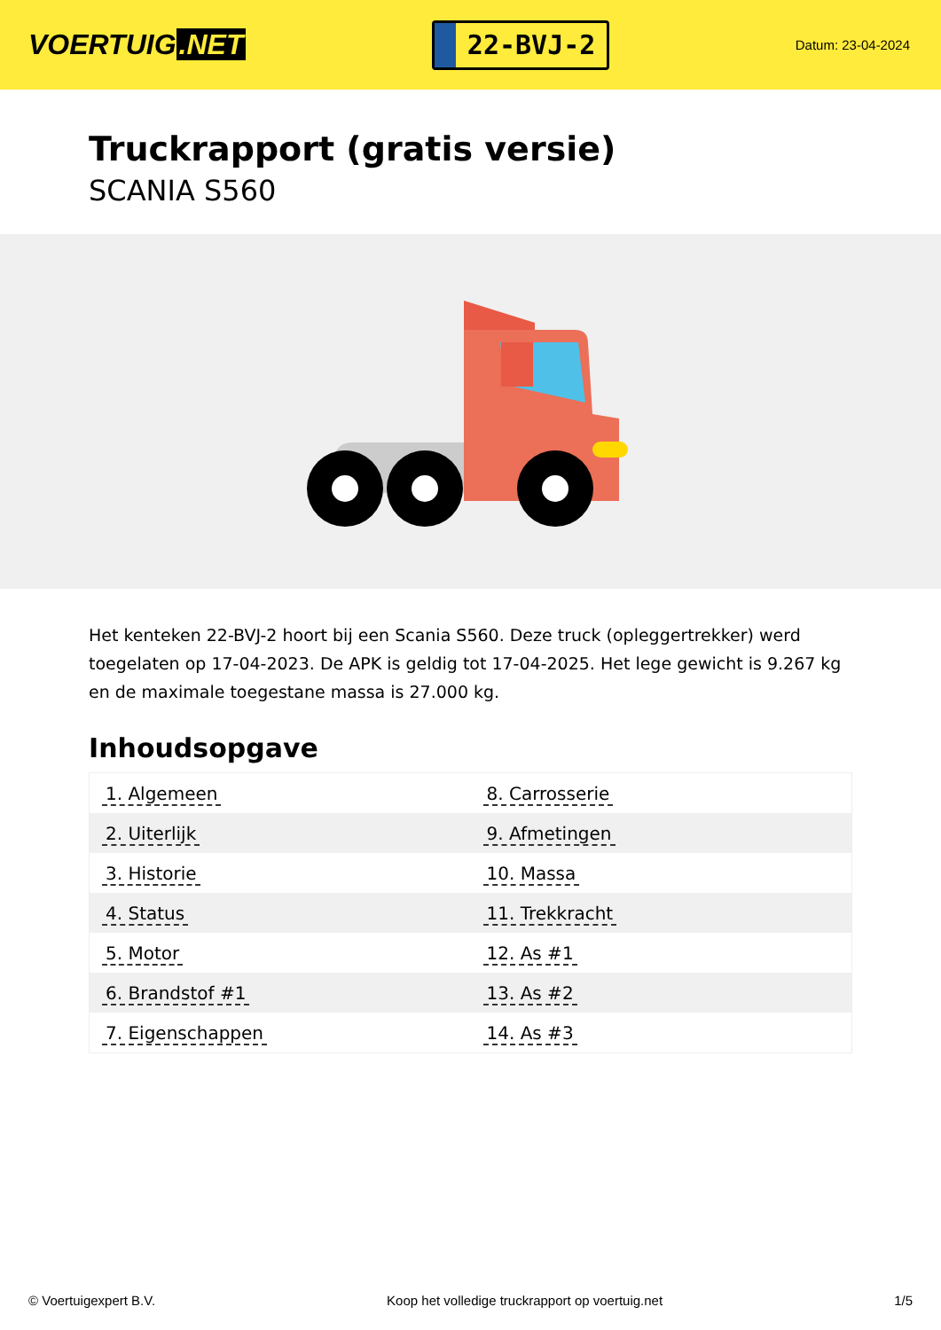VOERTUIG.NET
22-BVJ-2
Datum: 23-04-2024
Truckrapport (gratis versie)
SCANIA S560
Het kenteken 22-BVJ-2 hoort bij een Scania S560. Deze truck (opleggertrekker) werd toegelaten op 17-04-2023. De APK is geldig tot 17-04-2025. Het lege gewicht is 9.267 kg en de maximale toegestane massa is 27.000 kg.
Inhoudsopgave
| 1. Algemeen | 8. Carrosserie |
| 2. Uiterlijk | 9. Afmetingen |
| 3. Historie | 10. Massa |
| 4. Status | 11. Trekkracht |
| 5. Motor | 12. As #1 |
| 6. Brandstof #1 | 13. As #2 |
| 7. Eigenschappen | 14. As #3 |
© Voertuigexpert B.V. Koop het volledige truckrapport op voertuig.net 1/5